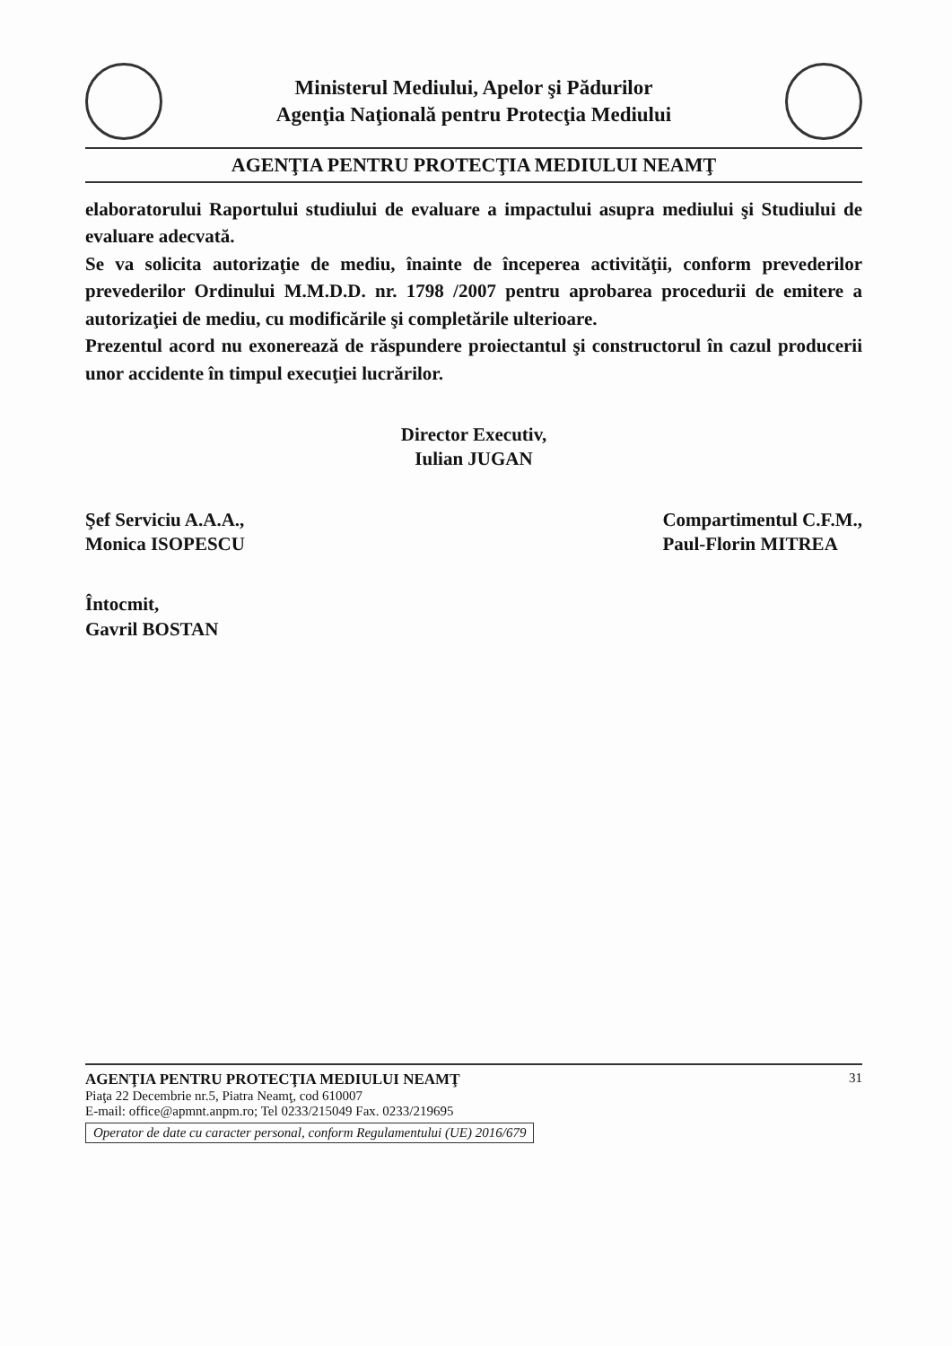Ministerul Mediului, Apelor şi Pădurilor
Agenţia Naţională pentru Protecţia Mediului
AGENŢIA PENTRU PROTECŢIA MEDIULUI NEAMŢ
elaboratorului Raportului studiului de evaluare a impactului asupra mediului şi Studiului de evaluare adecvată.
Se va solicita autorizaţie de mediu, înainte de începerea activităţii, conform prevederilor prevederilor Ordinului M.M.D.D. nr. 1798 /2007 pentru aprobarea procedurii de emitere a autorizaţiei de mediu, cu modificările şi completările ulterioare.
Prezentul acord nu exonerează de răspundere proiectantul şi constructorul în cazul producerii unor accidente în timpul execuţiei lucrărilor.
Director Executiv,
Iulian JUGAN
Şef Serviciu A.A.A.,
Monica ISOPESCU
Compartimentul C.F.M.,
Paul-Florin MITREA
Întocmit,
Gavril BOSTAN
AGENŢIA PENTRU PROTECŢIA MEDIULUI NEAMŢ
Piaţa 22 Decembrie nr.5, Piatra Neamţ, cod 610007
E-mail: office@apmnt.anpm.ro; Tel 0233/215049 Fax. 0233/219695
Operator de date cu caracter personal, conform Regulamentului (UE) 2016/679
31